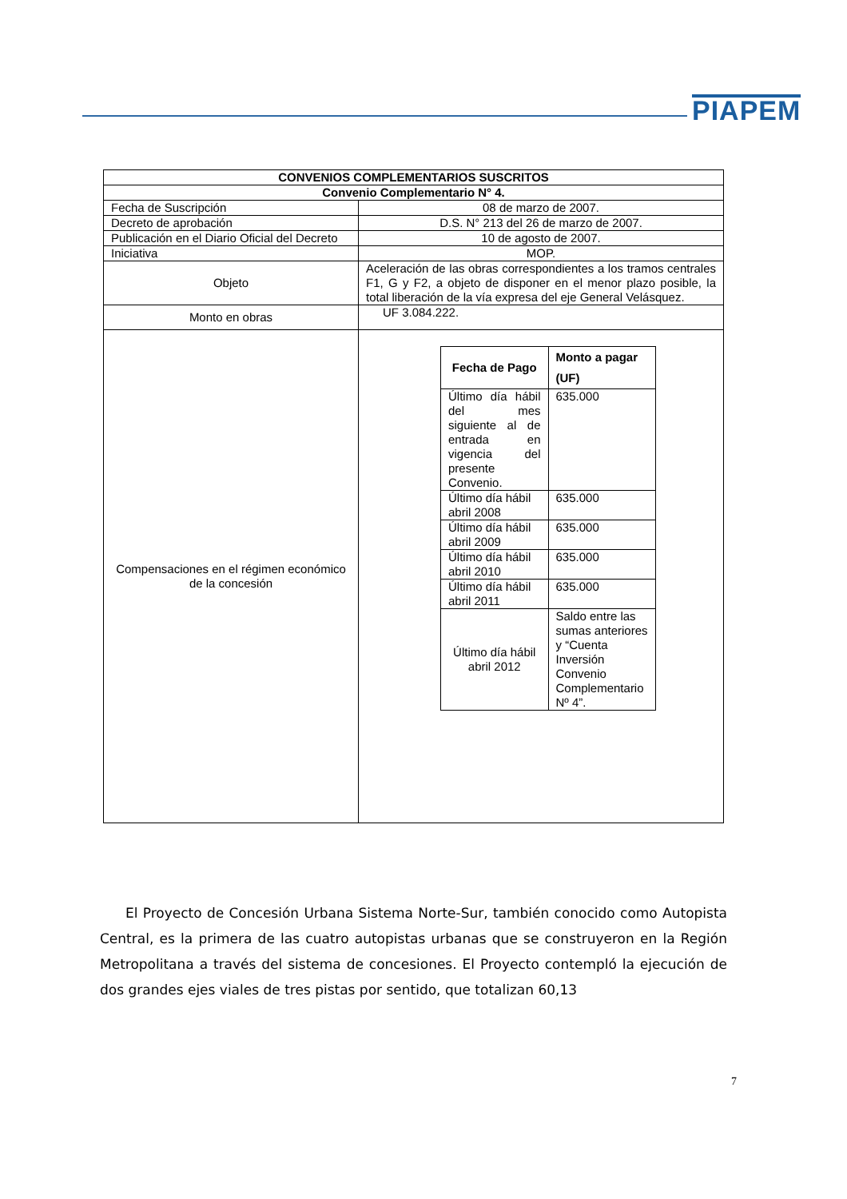PIAPEM
| CONVENIOS COMPLEMENTARIOS SUSCRITOS | |
| Convenio Complementario N° 4. | |
| Fecha de Suscripción | 08 de marzo de 2007. |
| Decreto de aprobación | D.S. N° 213 del 26 de marzo de 2007. |
| Publicación en el Diario Oficial del Decreto | 10 de agosto de 2007. |
| Iniciativa | MOP. |
| Objeto | Aceleración de las obras correspondientes a los tramos centrales F1, G y F2, a objeto de disponer en el menor plazo posible, la total liberación de la vía expresa del eje General Velásquez. |
| Monto en obras | UF 3.084.222. |
| Compensaciones en el régimen económico de la concesión | / Fecha de Pago / Monto a pagar (UF) / / Último día hábil del mes siguiente al de entrada en vigencia del presente Convenio. / 635.000 / / Último día hábil abril 2008 / 635.000 / / Último día hábil abril 2009 / 635.000 / / Último día hábil abril 2010 / 635.000 / / Último día hábil abril 2011 / 635.000 / / Último día hábil abril 2012 / Saldo entre las sumas anteriores y “Cuenta Inversión Convenio Complementario Nº 4”. / |
El Proyecto de Concesión Urbana Sistema Norte-Sur, también conocido como Autopista Central, es la primera de las cuatro autopistas urbanas que se construyeron en la Región Metropolitana a través del sistema de concesiones. El Proyecto contempló la ejecución de dos grandes ejes viales de tres pistas por sentido, que totalizan 60,13
7